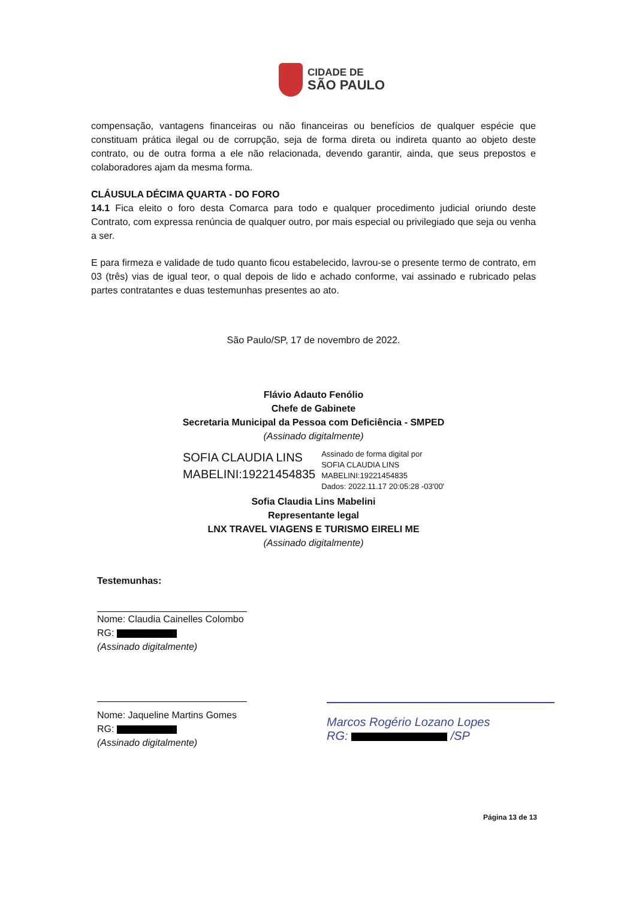CIDADE DE
SÃO PAULO
compensação, vantagens financeiras ou não financeiras ou benefícios de qualquer espécie que constituam prática ilegal ou de corrupção, seja de forma direta ou indireta quanto ao objeto deste contrato, ou de outra forma a ele não relacionada, devendo garantir, ainda, que seus prepostos e colaboradores ajam da mesma forma.
CLÁUSULA DÉCIMA QUARTA - DO FORO
14.1 Fica eleito o foro desta Comarca para todo e qualquer procedimento judicial oriundo deste Contrato, com expressa renúncia de qualquer outro, por mais especial ou privilegiado que seja ou venha a ser.
E para firmeza e validade de tudo quanto ficou estabelecido, lavrou-se o presente termo de contrato, em 03 (três) vias de igual teor, o qual depois de lido e achado conforme, vai assinado e rubricado pelas partes contratantes e duas testemunhas presentes ao ato.
São Paulo/SP, 17 de novembro de 2022.
Flávio Adauto Fenólio
Chefe de Gabinete
Secretaria Municipal da Pessoa com Deficiência - SMPED
(Assinado digitalmente)
SOFIA CLAUDIA LINS
MABELINI:19221454835
Assinado de forma digital por
SOFIA CLAUDIA LINS
MABELINI:19221454835
Dados: 2022.11.17 20:05:28 -03'00'
Sofia Claudia Lins Mabelini
Representante legal
LNX TRAVEL VIAGENS E TURISMO EIRELI ME
(Assinado digitalmente)
Testemunhas:
Nome: Claudia Cainelles Colombo
RG:
(Assinado digitalmente)
Nome: Jaqueline Martins Gomes
RG:
(Assinado digitalmente)
Marcos Rogério Lozano Lopes
RG: /SP
Página 13 de 13